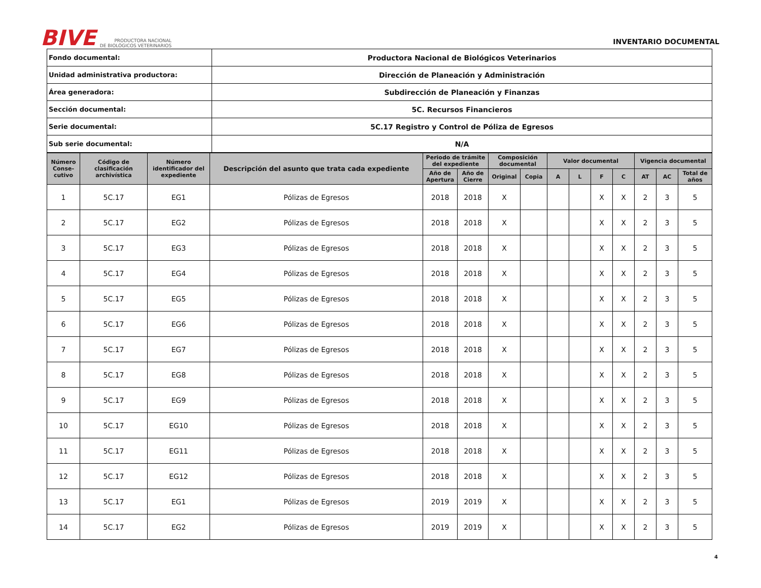BIVE PRODUCTORA NACIONAL
DE BIOLÓGICOS VETERINARIOS
INVENTARIO DOCUMENTAL
| Fondo documental: | Productora Nacional de Biológicos Veterinarios |
| Unidad administrativa productora: | Dirección de Planeación y Administración |
| Área generadora: | Subdirección de Planeación y Finanzas |
| Sección documental: | 5C. Recursos Financieros |
| Serie documental: | 5C.17 Registro y Control de Póliza de Egresos |
| Sub serie documental: | N/A |
| Número Conse-cutivo | Código de clasificación archivística | Número identificador del expediente | Descripción del asunto que trata cada expediente | Periodo de trámite del expediente | | Composición documental | | Valor documental | | | | Vigencia documental | | |
| --- | --- | --- | --- | --- | --- | --- | --- | --- | --- | --- | --- | --- | --- | --- |
| | | | | Año de Apertura | Año de Cierre | Original | Copia | A | L | F | C | AT | AC | Total de años |
| 1 | 5C.17 | EG1 | Pólizas de Egresos | 2018 | 2018 | X | | | | X | X | 2 | 3 | 5 |
| 2 | 5C.17 | EG2 | Pólizas de Egresos | 2018 | 2018 | X | | | | X | X | 2 | 3 | 5 |
| 3 | 5C.17 | EG3 | Pólizas de Egresos | 2018 | 2018 | X | | | | X | X | 2 | 3 | 5 |
| 4 | 5C.17 | EG4 | Pólizas de Egresos | 2018 | 2018 | X | | | | X | X | 2 | 3 | 5 |
| 5 | 5C.17 | EG5 | Pólizas de Egresos | 2018 | 2018 | X | | | | X | X | 2 | 3 | 5 |
| 6 | 5C.17 | EG6 | Pólizas de Egresos | 2018 | 2018 | X | | | | X | X | 2 | 3 | 5 |
| 7 | 5C.17 | EG7 | Pólizas de Egresos | 2018 | 2018 | X | | | | X | X | 2 | 3 | 5 |
| 8 | 5C.17 | EG8 | Pólizas de Egresos | 2018 | 2018 | X | | | | X | X | 2 | 3 | 5 |
| 9 | 5C.17 | EG9 | Pólizas de Egresos | 2018 | 2018 | X | | | | X | X | 2 | 3 | 5 |
| 10 | 5C.17 | EG10 | Pólizas de Egresos | 2018 | 2018 | X | | | | X | X | 2 | 3 | 5 |
| 11 | 5C.17 | EG11 | Pólizas de Egresos | 2018 | 2018 | X | | | | X | X | 2 | 3 | 5 |
| 12 | 5C.17 | EG12 | Pólizas de Egresos | 2018 | 2018 | X | | | | X | X | 2 | 3 | 5 |
| 13 | 5C.17 | EG1 | Pólizas de Egresos | 2019 | 2019 | X | | | | X | X | 2 | 3 | 5 |
| 14 | 5C.17 | EG2 | Pólizas de Egresos | 2019 | 2019 | X | | | | X | X | 2 | 3 | 5 |
4